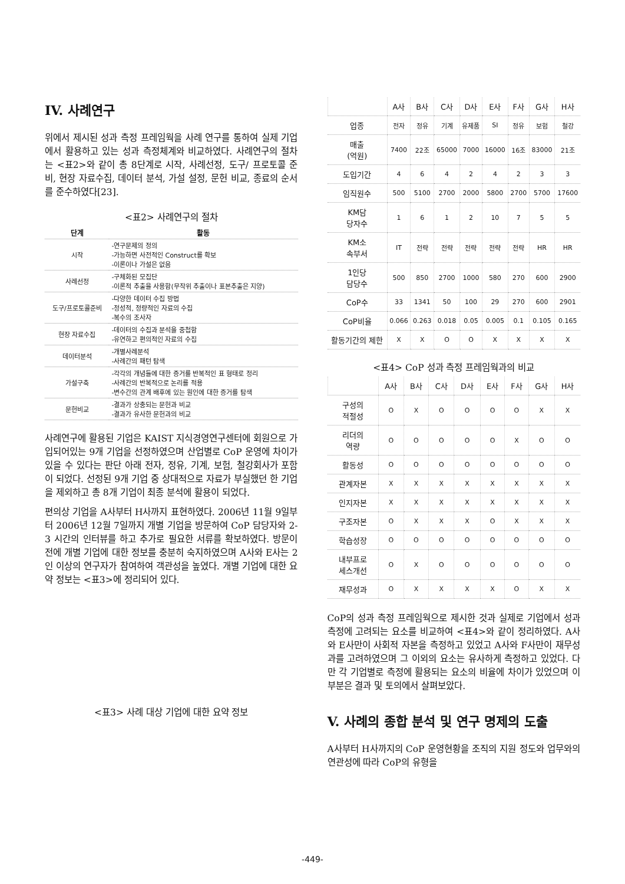IV. 사례연구
위에서 제시된 성과 측정 프레임웍을 사례 연구를 통하여 실제 기업에서 활용하고 있는 성과 측정체계와 비교하였다. 사례연구의 절차는 <표2>와 같이 총 8단계로 시작, 사례선정, 도구/ 프로토콜 준비, 현장 자료수집, 데이터 분석, 가설 설정, 문헌 비교, 종료의 순서를 준수하였다[23].
<표2> 사례연구의 절차
| 단계 | 활동 |
| --- | --- |
| 시작 | -연구문제의 정의 -가능하면 사전적인 Construct를 확보 -이론이나 가설은 없음 |
| 사례선정 | -구체화된 모집단 -이론적 추출을 사용함(무작위 추출이나 표본추출은 지양) |
| 도구/프로토콜준비 | -다양한 데이터 수집 방법 -정성적, 정량적인 자료의 수집 -복수의 조사자 |
| 현장 자료수집 | -데이터의 수집과 분석을 중첩함 -유연하고 편의적인 자료의 수집 |
| 데이터분석 | -개별사례분석 -사례간의 패턴 탐색 |
| 가설구축 | -각각의 개념들에 대한 증거를 반복적인 표 형태로 정리 -사례간의 반복적으로 논리를 적용 -변수간의 관계 배후에 있는 원인에 대한 증거를 탐색 |
| 문헌비교 | -결과가 상충되는 문헌과 비교 -결과가 유사한 문헌과의 비교 |
사례연구에 활용된 기업은 KAIST 지식경영연구센터에 회원으로 가입되어있는 9개 기업을 선정하였으며 산업별로 CoP 운영에 차이가 있을 수 있다는 판단 아래 전자, 정유, 기계, 보험, 철강회사가 포함이 되었다. 선정된 9개 기업 중 상대적으로 자료가 부실했던 한 기업을 제외하고 총 8개 기업이 최종 분석에 활용이 되었다.
편의상 기업을 A사부터 H사까지 표현하였다. 2006년 11월 9일부터 2006년 12월 7일까지 개별 기업을 방문하여 CoP 담당자와 2-3 시간의 인터뷰를 하고 추가로 필요한 서류를 확보하였다. 방문이전에 개별 기업에 대한 정보를 충분히 숙지하였으며 A사와 E사는 2인 이상의 연구자가 참여하여 객관성을 높였다. 개별 기업에 대한 요약 정보는 <표3>에 정리되어 있다.
<표3> 사례 대상 기업에 대한 요약 정보
| | A사 | B사 | C사 | D사 | E사 | F사 | G사 | H사 |
| --- | --- | --- | --- | --- | --- | --- | --- | --- |
| 업종 | 전자 | 정유 | 기계 | 유제품 | SI | 정유 | 보험 | 철강 |
| 매출 (억원) | 7400 | 22조 | 65000 | 7000 | 16000 | 16조 | 83000 | 21조 |
| 도입기간 | 4 | 6 | 4 | 2 | 4 | 2 | 3 | 3 |
| 임직원수 | 500 | 5100 | 2700 | 2000 | 5800 | 2700 | 5700 | 17600 |
| KM담 당자수 | 1 | 6 | 1 | 2 | 10 | 7 | 5 | 5 |
| KM소 속부서 | IT | 전략 | 전략 | 전략 | 전략 | 전략 | HR | HR |
| 1인당 담당수 | 500 | 850 | 2700 | 1000 | 580 | 270 | 600 | 2900 |
| CoP수 | 33 | 1341 | 50 | 100 | 29 | 270 | 600 | 2901 |
| CoP비율 | 0.066 | 0.263 | 0.018 | 0.05 | 0.005 | 0.1 | 0.105 | 0.165 |
| 활동기간의 제한 | X | X | O | O | X | X | X | X |
<표4> CoP 성과 측정 프레임웍과의 비교
| | A사 | B사 | C사 | D사 | E사 | F사 | G사 | H사 |
| --- | --- | --- | --- | --- | --- | --- | --- | --- |
| 구성의 적절성 | O | X | O | O | O | O | X | X |
| 리더의 역량 | O | O | O | O | O | X | O | O |
| 활동성 | O | O | O | O | O | O | O | O |
| 관계자본 | X | X | X | X | X | X | X | X |
| 인지자본 | X | X | X | X | X | X | X | X |
| 구조자본 | O | X | X | X | O | X | X | X |
| 학습성장 | O | O | O | O | O | O | O | O |
| 내부프로 세스개선 | O | X | O | O | O | O | O | O |
| 재무성과 | O | X | X | X | X | O | X | X |
CoP의 성과 측정 프레임웍으로 제시한 것과 실제로 기업에서 성과 측정에 고려되는 요소를 비교하여 <표4>와 같이 정리하였다. A사와 E사만이 사회적 자본을 측정하고 있었고 A사와 F사만이 재무성과를 고려하였으며 그 이외의 요소는 유사하게 측정하고 있었다. 다만 각 기업별로 측정에 활용되는 요소의 비율에 차이가 있었으며 이 부분은 결과 및 토의에서 살펴보았다.
V. 사례의 종합 분석 및 연구 명제의 도출
A사부터 H사까지의 CoP 운영현황을 조직의 지원 정도와 업무와의 연관성에 따라 CoP의 유형을
-449-